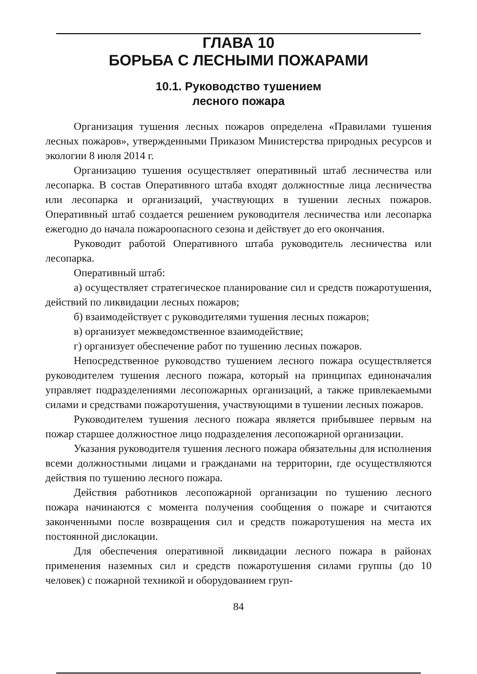ГЛАВА 10
БОРЬБА С ЛЕСНЫМИ ПОЖАРАМИ
10.1. Руководство тушением
лесного пожара
Организация тушения лесных пожаров определена «Правилами тушения лесных пожаров», утвержденными Приказом Министерства природных ресурсов и экологии 8 июля 2014 г.
Организацию тушения осуществляет оперативный штаб лесничества или лесопарка. В состав Оперативного штаба входят должностные лица лесничества или лесопарка и организаций, участвующих в тушении лесных пожаров. Оперативный штаб создается решением руководителя лесничества или лесопарка ежегодно до начала пожароопасного сезона и действует до его окончания.
Руководит работой Оперативного штаба руководитель лесничества или лесопарка.
Оперативный штаб:
а) осуществляет стратегическое планирование сил и средств пожаротушения, действий по ликвидации лесных пожаров;
б) взаимодействует с руководителями тушения лесных пожаров;
в) организует межведомственное взаимодействие;
г) организует обеспечение работ по тушению лесных пожаров.
Непосредственное руководство тушением лесного пожара осуществляется руководителем тушения лесного пожара, который на принципах единоначалия управляет подразделениями лесопожарных организаций, а также привлекаемыми силами и средствами пожаротушения, участвующими в тушении лесных пожаров.
Руководителем тушения лесного пожара является прибывшее первым на пожар старшее должностное лицо подразделения лесопожарной организации.
Указания руководителя тушения лесного пожара обязательны для исполнения всеми должностными лицами и гражданами на территории, где осуществляются действия по тушению лесного пожара.
Действия работников лесопожарной организации по тушению лесного пожара начинаются с момента получения сообщения о пожаре и считаются законченными после возвращения сил и средств пожаротушения на места их постоянной дислокации.
Для обеспечения оперативной ликвидации лесного пожара в районах применения наземных сил и средств пожаротушения силами группы (до 10 человек) с пожарной техникой и оборудованием груп-
84